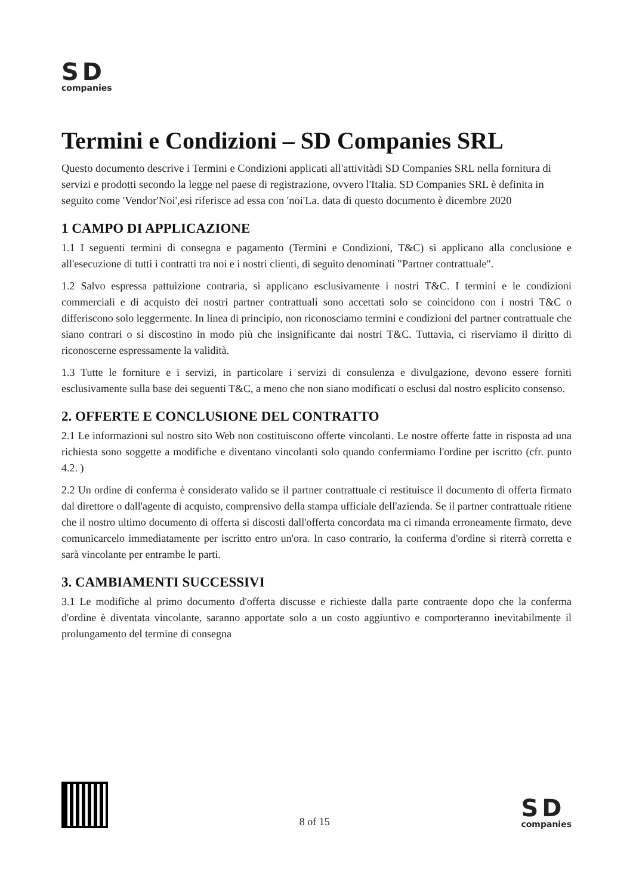SD
companies
Termini e Condizioni – SD Companies SRL
Questo documento descrive i Termini e Condizioni applicati all'attivitàdi SD Companies SRL nella fornitura di servizi e prodotti secondo la legge nel paese di registrazione, ovvero l'Italia. SD Companies SRL è definita in seguito come 'Vendor'Noi',esi riferisce ad essa con 'noi'La. data di questo documento è dicembre 2020
1 CAMPO DI APPLICAZIONE
1.1 I seguenti termini di consegna e pagamento (Termini e Condizioni, T&C) si applicano alla conclusione e all'esecuzione di tutti i contratti tra noi e i nostri clienti, di seguito denominati "Partner contrattuale".
1.2 Salvo espressa pattuizione contraria, si applicano esclusivamente i nostri T&C. I termini e le condizioni commerciali e di acquisto dei nostri partner contrattuali sono accettati solo se coincidono con i nostri T&C o differiscono solo leggermente. In linea di principio, non riconosciamo termini e condizioni del partner contrattuale che siano contrari o si discostino in modo più che insignificante dai nostri T&C. Tuttavia, ci riserviamo il diritto di riconoscerne espressamente la validità.
1.3 Tutte le forniture e i servizi, in particolare i servizi di consulenza e divulgazione, devono essere forniti esclusivamente sulla base dei seguenti T&C, a meno che non siano modificati o esclusi dal nostro esplicito consenso.
2. OFFERTE E CONCLUSIONE DEL CONTRATTO
2.1 Le informazioni sul nostro sito Web non costituiscono offerte vincolanti. Le nostre offerte fatte in risposta ad una richiesta sono soggette a modifiche e diventano vincolanti solo quando confermiamo l'ordine per iscritto (cfr. punto 4.2. )
2.2 Un ordine di conferma è considerato valido se il partner contrattuale ci restituisce il documento di offerta firmato dal direttore o dall'agente di acquisto, comprensivo della stampa ufficiale dell'azienda. Se il partner contrattuale ritiene che il nostro ultimo documento di offerta si discosti dall'offerta concordata ma ci rimanda erroneamente firmato, deve comunicarcelo immediatamente per iscritto entro un'ora. In caso contrario, la conferma d'ordine si riterrà corretta e sarà vincolante per entrambe le parti.
3. CAMBIAMENTI SUCCESSIVI
3.1 Le modifiche al primo documento d'offerta discusse e richieste dalla parte contraente dopo che la conferma d'ordine è diventata vincolante, saranno apportate solo a un costo aggiuntivo e comporteranno inevitabilmente il prolungamento del termine di consegna
8 of 15
SD
companies